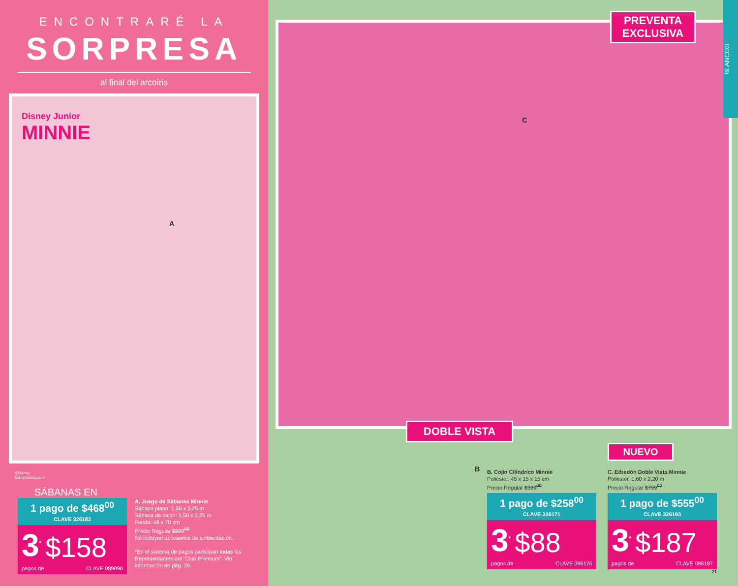ENCONTRARÉ LA
SORPRESA
al final del arcoíris
Disney Junior
MINNIE
A
©Disney
Disneylatino.com
SÁBANAS EN
1 pago de $468<sup>00</sup>
CLAVE 326182
3<sup>*</sup> $158
pagos de CLAVE 089090
A. Juego de Sábanas Minnie
Sábana plana: 1,50 x 2,25 m
Sábana de cajón: 1,50 x 2,25 m
Funda: 48 x 70 cm
Precio Regular $699<sup>90</sup>
No incluyen accesorios de ambientación.
*En el sistema de pagos participan todas las Representantes del "Club Premium". Ver información en pág. 39.
C
PREVENTA EXCLUSIVA
BLANCOS
DOBLE VISTA
NUEVO
B
B. Cojín Cilíndrico Minnie
Poliéster. 45 x 15 x 15 cm
Precio Regular $399<sup>00</sup>
1 pago de $258<sup>00</sup>
CLAVE 326171
3<sup>*</sup> $88
pagos de CLAVE 086176
C. Edredón Doble Vista Minnie
Poliéster. 1,60 x 2,20 m
Precio Regular $799<sup>00</sup>
1 pago de $555<sup>00</sup>
CLAVE 326193
3<sup>*</sup> $187
pagos de CLAVE 086187
21